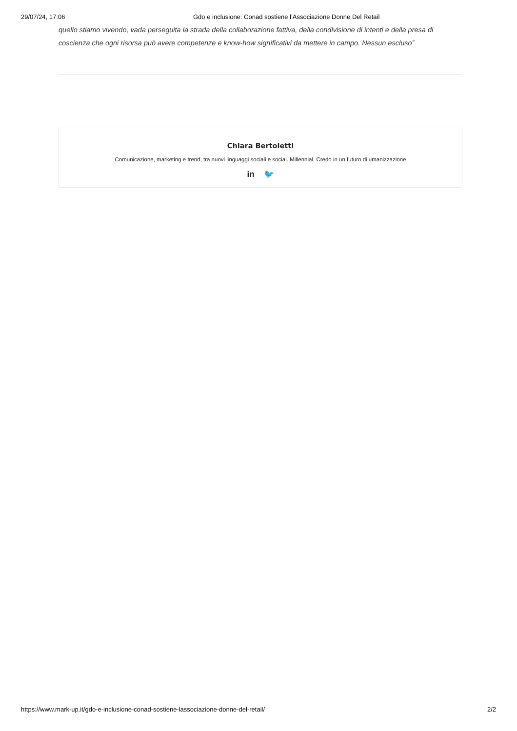29/07/24, 17:06 Gdo e inclusione: Conad sostiene l’Associazione Donne Del Retail
quello stiamo vivendo, vada perseguita la strada della collaborazione fattiva, della condivisione di intenti e della presa di coscienza che ogni risorsa può avere competenze e know-how significativi da mettere in campo. Nessun escluso”
Chiara Bertoletti
Comunicazione, marketing e trend, tra nuovi linguaggi sociali e social. Millennial. Credo in un futuro di umanizzazione
in 🐦
https://www.mark-up.it/gdo-e-inclusione-conad-sostiene-lassociazione-donne-del-retail/ 2/2